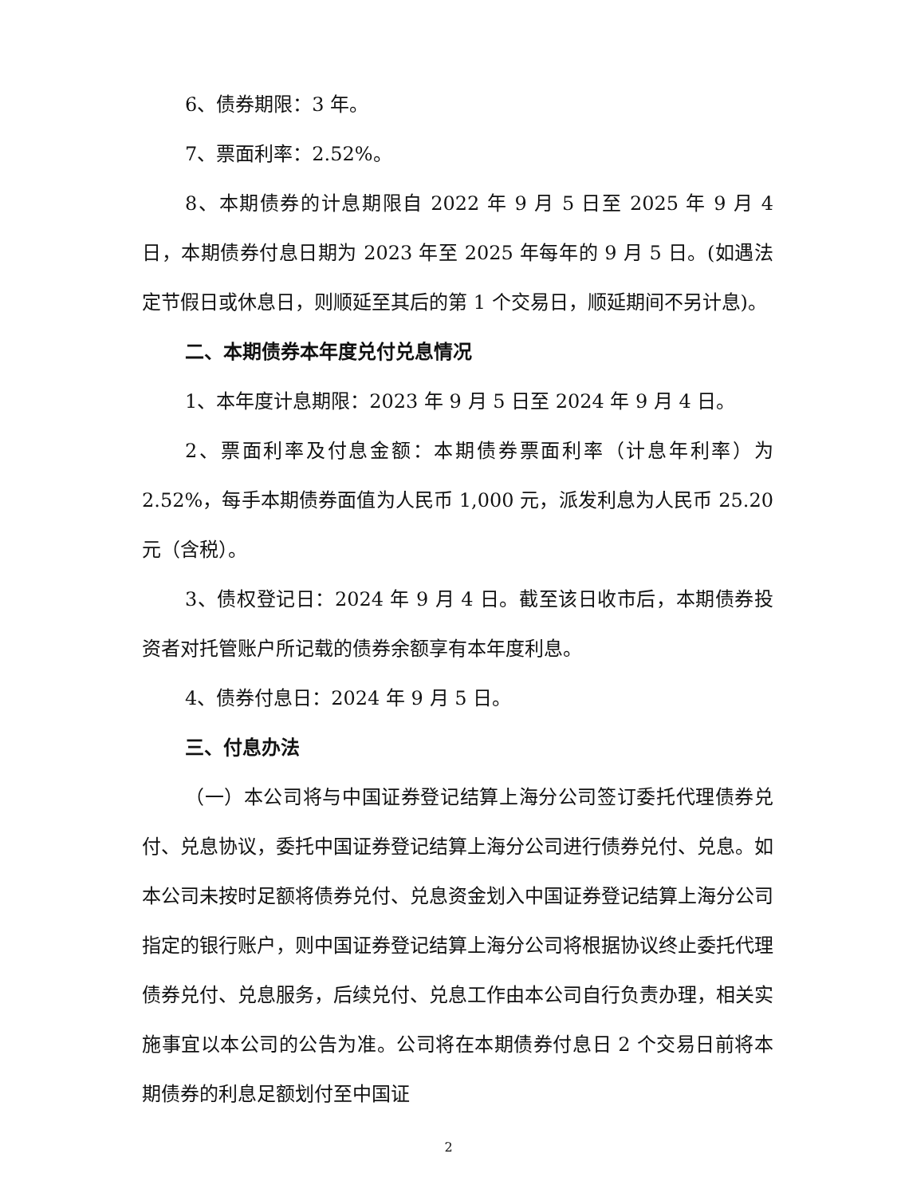6、债券期限：3 年。
7、票面利率：2.52%。
8、本期债券的计息期限自 2022 年 9 月 5 日至 2025 年 9 月 4 日，本期债券付息日期为 2023 年至 2025 年每年的 9 月 5 日。(如遇法定节假日或休息日，则顺延至其后的第 1 个交易日，顺延期间不另计息)。
二、本期债券本年度兑付兑息情况
1、本年度计息期限：2023 年 9 月 5 日至 2024 年 9 月 4 日。
2、票面利率及付息金额：本期债券票面利率（计息年利率）为 2.52%，每手本期债券面值为人民币 1,000 元，派发利息为人民币 25.20 元（含税）。
3、债权登记日：2024 年 9 月 4 日。截至该日收市后，本期债券投资者对托管账户所记载的债券余额享有本年度利息。
4、债券付息日：2024 年 9 月 5 日。
三、付息办法
（一）本公司将与中国证券登记结算上海分公司签订委托代理债券兑付、兑息协议，委托中国证券登记结算上海分公司进行债券兑付、兑息。如本公司未按时足额将债券兑付、兑息资金划入中国证券登记结算上海分公司指定的银行账户，则中国证券登记结算上海分公司将根据协议终止委托代理债券兑付、兑息服务，后续兑付、兑息工作由本公司自行负责办理，相关实施事宜以本公司的公告为准。公司将在本期债券付息日 2 个交易日前将本期债券的利息足额划付至中国证
2